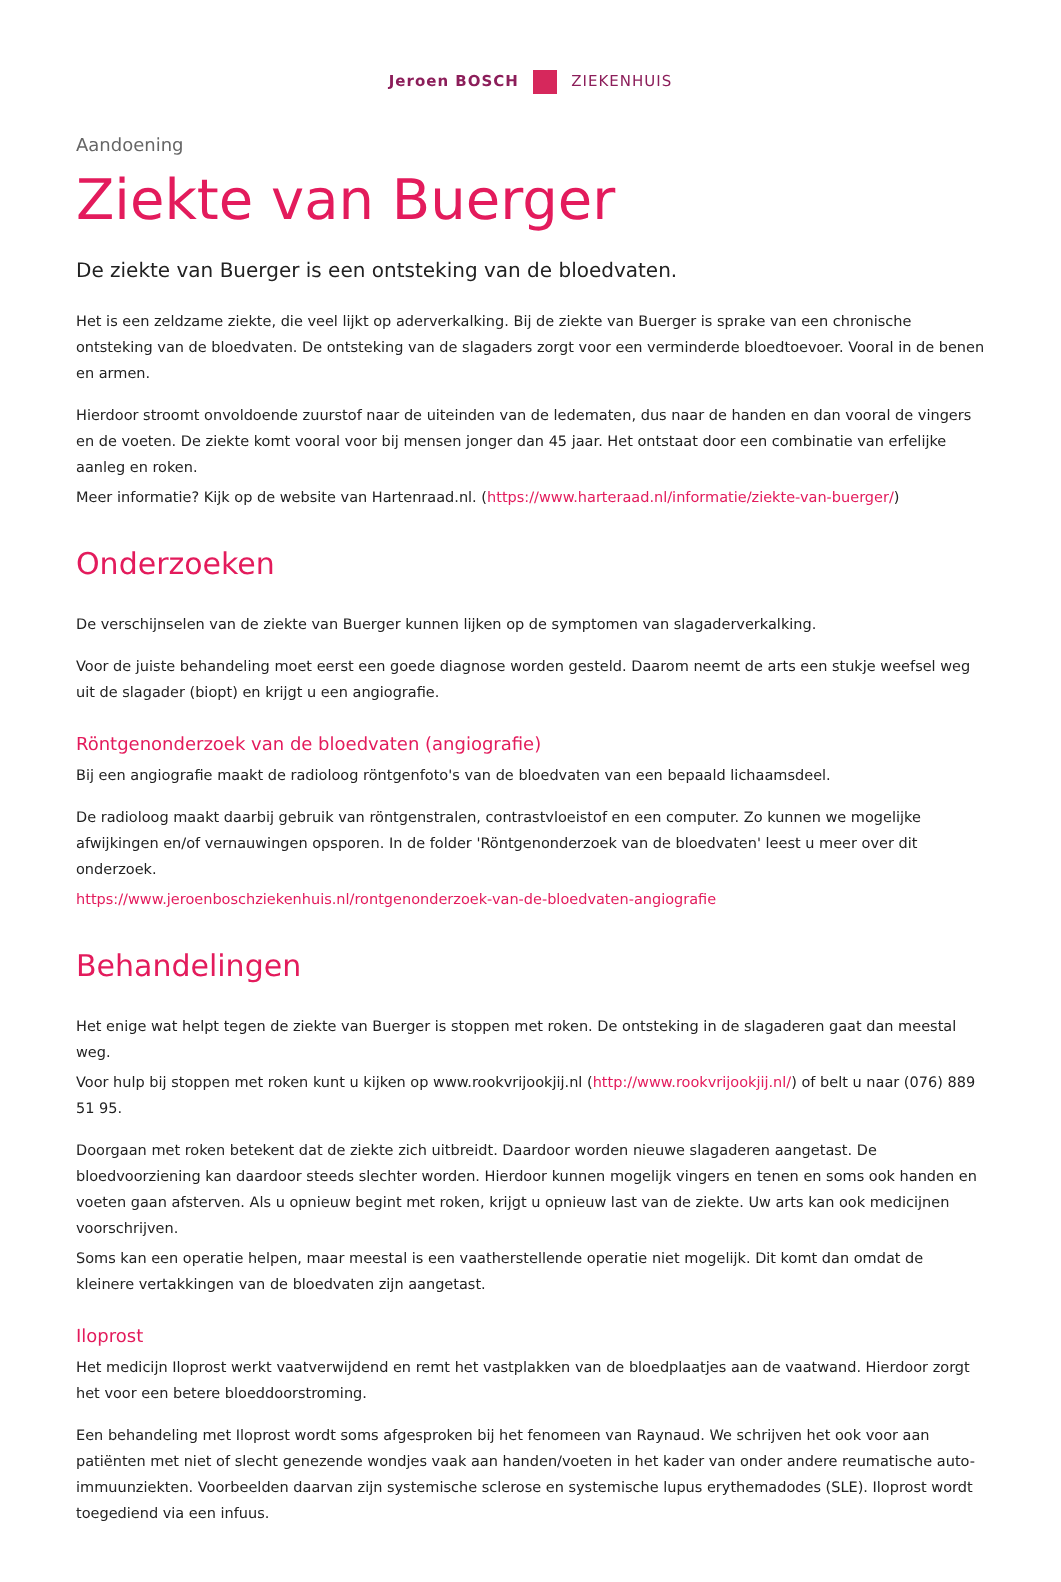Jeroen BOSCH ZIEKENHUIS
Aandoening
Ziekte van Buerger
De ziekte van Buerger is een ontsteking van de bloedvaten.
Het is een zeldzame ziekte, die veel lijkt op aderverkalking. Bij de ziekte van Buerger is sprake van een chronische ontsteking van de bloedvaten. De ontsteking van de slagaders zorgt voor een verminderde bloedtoevoer. Vooral in de benen en armen.
Hierdoor stroomt onvoldoende zuurstof naar de uiteinden van de ledematen, dus naar de handen en dan vooral de vingers en de voeten. De ziekte komt vooral voor bij mensen jonger dan 45 jaar. Het ontstaat door een combinatie van erfelijke aanleg en roken.
Meer informatie? Kijk op de website van Hartenraad.nl. (https://www.harteraad.nl/informatie/ziekte-van-buerger/)
Onderzoeken
De verschijnselen van de ziekte van Buerger kunnen lijken op de symptomen van slagaderverkalking.
Voor de juiste behandeling moet eerst een goede diagnose worden gesteld. Daarom neemt de arts een stukje weefsel weg uit de slagader (biopt) en krijgt u een angiografie.
Röntgenonderzoek van de bloedvaten (angiografie)
Bij een angiografie maakt de radioloog röntgenfoto's van de bloedvaten van een bepaald lichaamsdeel.
De radioloog maakt daarbij gebruik van röntgenstralen, contrastvloeistof en een computer. Zo kunnen we mogelijke afwijkingen en/of vernauwingen opsporen. In de folder 'Röntgenonderzoek van de bloedvaten' leest u meer over dit onderzoek.
https://www.jeroenboschziekenhuis.nl/rontgenonderzoek-van-de-bloedvaten-angiografie
Behandelingen
Het enige wat helpt tegen de ziekte van Buerger is stoppen met roken. De ontsteking in de slagaderen gaat dan meestal weg.
Voor hulp bij stoppen met roken kunt u kijken op www.rookvrijookjij.nl (http://www.rookvrijookjij.nl/) of belt u naar (076) 889 51 95.
Doorgaan met roken betekent dat de ziekte zich uitbreidt. Daardoor worden nieuwe slagaderen aangetast. De bloedvoorziening kan daardoor steeds slechter worden. Hierdoor kunnen mogelijk vingers en tenen en soms ook handen en voeten gaan afsterven. Als u opnieuw begint met roken, krijgt u opnieuw last van de ziekte. Uw arts kan ook medicijnen voorschrijven.
Soms kan een operatie helpen, maar meestal is een vaatherstellende operatie niet mogelijk. Dit komt dan omdat de kleinere vertakkingen van de bloedvaten zijn aangetast.
Iloprost
Het medicijn Iloprost werkt vaatverwijdend en remt het vastplakken van de bloedplaatjes aan de vaatwand. Hierdoor zorgt het voor een betere bloeddoorstroming.
Een behandeling met Iloprost wordt soms afgesproken bij het fenomeen van Raynaud. We schrijven het ook voor aan patiënten met niet of slecht genezende wondjes vaak aan handen/voeten in het kader van onder andere reumatische auto-immuunziekten. Voorbeelden daarvan zijn systemische sclerose en systemische lupus erythemadodes (SLE). Iloprost wordt toegediend via een infuus.